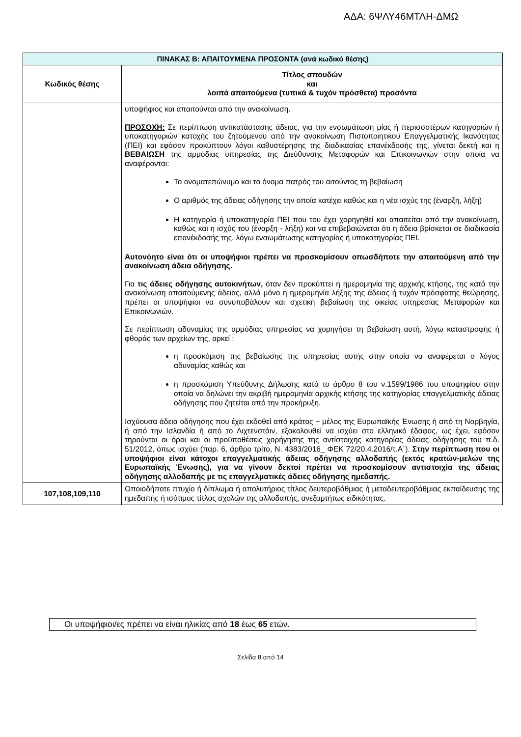ΑΔΑ: 6ΨΛΥ46ΜΤΛΗ-ΔΜΩ
| ΠΙΝΑΚΑΣ Β: ΑΠΑΙΤΟΥΜΕΝΑ ΠΡΟΣΟΝΤΑ (ανά κωδικό θέσης) | |
| --- | --- |
| Κωδικός θέσης | Τίτλος σπουδών και λοιπά απαιτούμενα (τυπικά & τυχόν πρόσθετα) προσόντα |
| | υποψήφιος και απαιτούνται από την ανακοίνωση. ΠΡΟΣΟΧΗ: Σε περίπτωση αντικατάστασης άδειας, για την ενσωμάτωση μίας ή περισσοτέρων κατηγοριών ή υποκατηγοριών κατοχής του ζητούμενου από την ανακοίνωση Πιστοποιητικού Επαγγελματικής Ικανότητας (ΠΕΙ) και εφόσον προκύπτουν λόγοι καθυστέρησης της διαδικασίας επανέκδοσής της, γίνεται δεκτή και η ΒΕΒΑΙΩΣΗ της αρμόδιας υπηρεσίας της Διεύθυνσης Μεταφορών και Επικοινωνιών στην οποία να αναφέρονται: Το ονοματεπώνυμο και το όνομα πατρός του αιτούντος τη βεβαίωση Ο αριθμός της άδειας οδήγησης την οποία κατέχει καθώς και η νέα ισχύς της (έναρξη, λήξη) Η κατηγορία ή υποκατηγορία ΠΕΙ που του έχει χορηγηθεί και απαιτείται από την ανακοίνωση, καθώς και η ισχύς του (έναρξη - λήξη) και να επιβεβαιώνεται ότι η άδεια βρίσκεται σε διαδικασία επανέκδοσής της, λόγω ενσωμάτωσης κατηγορίας ή υποκατηγορίας ΠΕΙ. Αυτονόητο είναι ότι οι υποψήφιοι πρέπει να προσκομίσουν οπωσδήποτε την απαιτούμενη από την ανακοίνωση άδεια οδήγησης. Για τις άδειες οδήγησης αυτοκινήτων, όταν δεν προκύπτει η ημερομηνία της αρχικής κτήσης, της κατά την ανακοίνωση απαιτούμενης άδειας, αλλά μόνο η ημερομηνία λήξης της άδειας ή τυχόν πρόσφατης θεώρησης, πρέπει οι υποψήφιοι να συνυποβάλουν και σχετική βεβαίωση της οικείας υπηρεσίας Μεταφορών και Επικοινωνιών. Σε περίπτωση αδυναμίας της αρμόδιας υπηρεσίας να χορηγήσει τη βεβαίωση αυτή, λόγω καταστροφής ή φθοράς των αρχείων της, αρκεί : η προσκόμιση της βεβαίωσης της υπηρεσίας αυτής στην οποία να αναφέρεται ο λόγος αδυναμίας καθώς και η προσκόμιση Υπεύθυνης Δήλωσης κατά το άρθρο 8 του ν.1599/1986 του υποψηφίου στην οποία να δηλώνει την ακριβή ημερομηνία αρχικής κτήσης της κατηγορίας επαγγελματικής άδειας οδήγησης που ζητείται από την προκήρυξη. Ισχύουσα άδεια οδήγησης που έχει εκδοθεί από κράτος − μέλος της Ευρωπαϊκής Ένωσης ή από τη Νορβηγία, ή από την Ισλανδία ή από το Λιχτενστάιν, εξακολουθεί να ισχύει στο ελληνικό έδαφος, ως έχει, εφόσον τηρούνται οι όροι και οι προϋποθέσεις χορήγησης της αντίστοιχης κατηγορίας άδειας οδήγησης του π.δ. 51/2012, όπως ισχύει (παρ. 6, άρθρο τρίτο, Ν. 4383/2016_ ΦΕΚ 72/20.4.2016/τ.Α΄). Στην περίπτωση που οι υποψήφιοι είναι κάτοχοι επαγγελματικής άδειας οδήγησης αλλοδαπής (εκτός κρατών-μελών της Ευρωπαϊκής Ένωσης), για να γίνουν δεκτοί πρέπει να προσκομίσουν αντιστοιχία της άδειας οδήγησης αλλοδαπής με τις επαγγελματικές άδειες οδήγησης ημεδαπής. |
| 107,108,109,110 | Οποιοδήποτε πτυχίο ή δίπλωμα ή απολυτήριος τίτλος δευτεροβάθμιας ή μεταδευτεροβάθμιας εκπαίδευσης της ημεδαπής ή ισότιμος τίτλος σχολών της αλλοδαπής, ανεξαρτήτως ειδικότητας. |
Οι υποψήφιοι/ες πρέπει να είναι ηλικίας από 18 έως 65 ετών.
Σελίδα 8 από 14